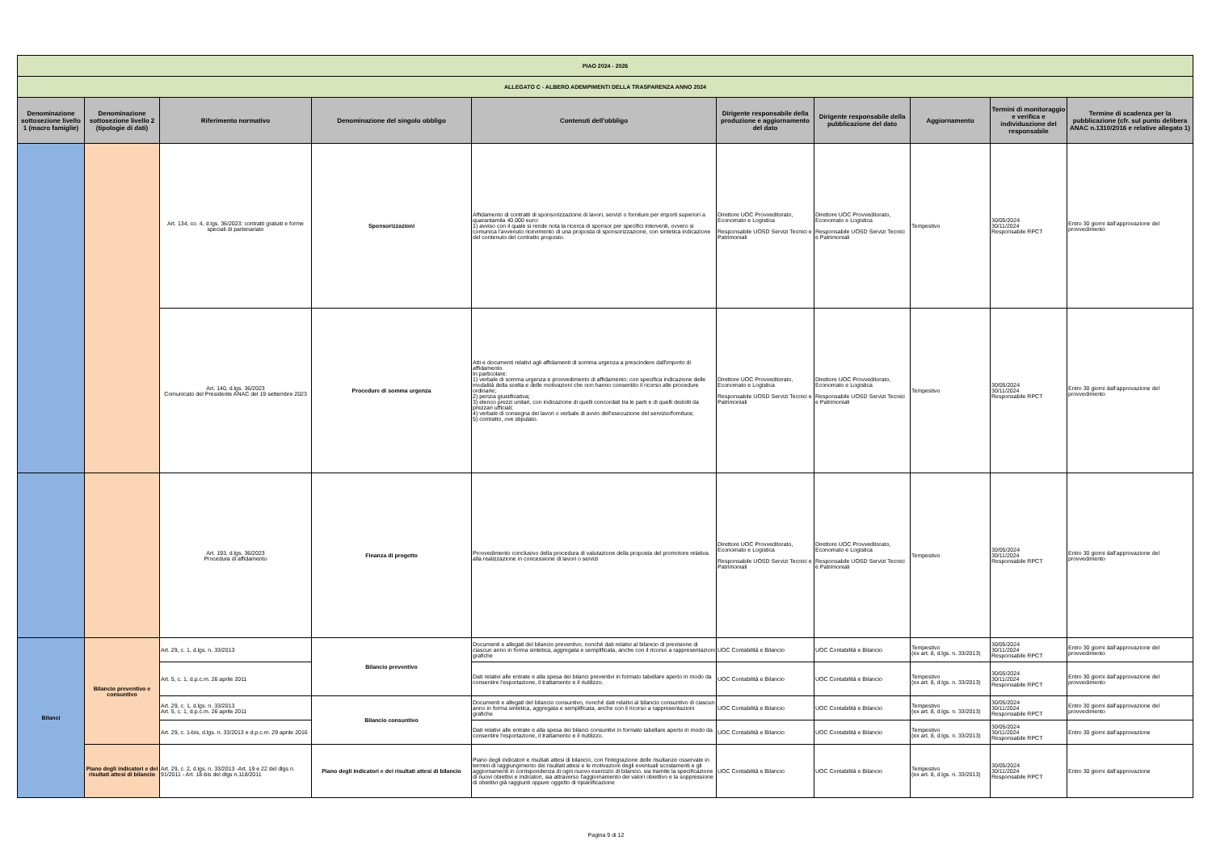| PIAO 2024 - 2026 | | | | | | | | | |
| ALLEGATO C - ALBERO ADEMPIMENTI DELLA TRASPARENZA ANNO 2024 | | | | | | | | | |
| Denominazione sottosezione livello 1 (macro famiglie) | Denominazione sottosezione livello 2 (tipologie di dati) | Riferimento normativo | Denominazione del singolo obbligo | Contenuti dell'obbligo | Dirigente responsabile della produzione e aggiornamento del dato | Dirigente responsabile della pubblicazione del dato | Aggiornamento | Termini di monitoraggio e verifica e individuazione del responsabile | Termine di scadenza per la pubblicazione (cfr. sul punto delibera ANAC n.1310/2016 e relative allegato 1) |
| | | Art. 134, co. 4, d.lgs. 36/2023: contratti gratuiti e forme speciali di partenariato | Sponsorizzazioni | Affidamento di contratti di sponsorizzazione di lavori, servizi o forniture per importi superiori a quarantamila 40.000 euro: 1) avviso con il quale si rende nota la ricerca di sponsor per specifici interventi, ovvero si comunica l'avvenuto ricevimento di una proposta di sponsorizzazione, con sintetica indicazione del contenuto del contratto proposto. | Direttore UOC Provveditorato, Economato e Logistica Responsabile UOSD Servizi Tecnici e Patrimoniali | Direttore UOC Provveditorato, Economato e Logistica Responsabile UOSD Servizi Tecnici e Patrimoniali | Tempestivo | 30/05/2024 30/11/2024 Responsabile RPCT | Entro 30 giorni dall'approvazione del provvedimento |
| | | Art. 140, d.lgs. 36/2023 Comunicato del Presidente ANAC del 19 settembre 2023 | Procedure di somma urgenza | Atti e documenti relativi agli affidamenti di somma urgenza a prescindere dall'importo di affidamento. In particolare: 1) verbale di somma urgenza e provvedimento di affidamento; con specifica indicazione delle modalità della scelta e delle motivazioni che non hanno consentito il ricorso alle procedure ordinarie; 2) perizia giustificativa; 3) elenco prezzi unitari, con indicazione di quelli concordati tra le parti e di quelli dedotti da prezzari ufficiali; 4) verbale di consegna dei lavori o verbale di avvio dell'esecuzione del servizio/fornitura; 5) contratto, ove stipulato. | Direttore UOC Provveditorato, Economato e Logistica Responsabile UOSD Servizi Tecnici e Patrimoniali | Direttore UOC Provveditorato, Economato e Logistica Responsabile UOSD Servizi Tecnici e Patrimoniali | Tempestivo | 30/05/2024 30/11/2024 Responsabile RPCT | Entro 30 giorni dall'approvazione del provvedimento |
| | | Art. 193, d.lgs. 36/2023 Procedura di affidamento | Finanza di progetto | Provvedimento conclusivo della procedura di valutazione della proposta del promotore relativa alla realizzazione in concessione di lavori o servizi | Direttore UOC Provveditorato, Economato e Logistica Responsabile UOSD Servizi Tecnici e Patrimoniali | Direttore UOC Provveditorato, Economato e Logistica Responsabile UOSD Servizi Tecnici e Patrimoniali | Tempestivo | 30/05/2024 30/11/2024 Responsabile RPCT | Entro 30 giorni dall'approvazione del provvedimento |
| Bilanci | Bilancio preventivo e consuntivo | Art. 29, c. 1, d.lgs. n. 33/2013 | Bilancio preventivo | Documenti e allegati del bilancio preventivo, nonché dati relativi al bilancio di previsione di ciascun anno in forma sintetica, aggregata e semplificata, anche con il ricorso a rappresentazioni grafiche | UOC Contabilità e Bilancio | UOC Contabilità e Bilancio | Tempestivo (ex art. 8, d.lgs. n. 33/2013) | 30/05/2024 30/11/2024 Responsabile RPCT | Entro 30 giorni dall'approvazione del provvedimento |
| | | Art. 5, c. 1, d.p.c.m. 26 aprile 2011 | | Dati relativi alle entrate e alla spesa dei bilanci preventivi in formato tabellare aperto in modo da consentire l'esportazione, il trattamento e il riutilizzo. | UOC Contabilità e Bilancio | UOC Contabilità e Bilancio | Tempestivo (ex art. 8, d.lgs. n. 33/2013) | 30/05/2024 30/11/2024 Responsabile RPCT | Entro 30 giorni dall'approvazione del provvedimento |
| | | Art. 29, c. 1, d.lgs. n. 33/2013 Art. 5, c. 1, d.p.c.m. 26 aprile 2011 | Bilancio consuntivo | Documenti e allegati del bilancio consuntivo, nonché dati relativi al bilancio consuntivo di ciascun anno in forma sintetica, aggregata e semplificata, anche con il ricorso a rappresentazioni grafiche | UOC Contabilità e Bilancio | UOC Contabilità e Bilancio | Tempestivo (ex art. 8, d.lgs. n. 33/2013) | 30/05/2024 30/11/2024 Responsabile RPCT | Entro 30 giorni dall'approvazione del provvedimento |
| | | Art. 29, c. 1-bis, d.lgs. n. 33/2013 e d.p.c.m. 29 aprile 2016 | | Dati relativi alle entrate e alla spesa dei bilanci consuntivi in formato tabellare aperto in modo da consentire l'esportazione, il trattamento e il riutilizzo. | UOC Contabilità e Bilancio | UOC Contabilità e Bilancio | Tempestivo (ex art. 8, d.lgs. n. 33/2013) | 30/05/2024 30/11/2024 Responsabile RPCT | Entro 30 giorni dall'approvazione |
| | Piano degli indicatori e dei risultati attesi di bilancio | Art. 29, c. 2, d.lgs. n. 33/2013 -Art. 19 e 22 del dlgs n. 91/2011 - Art. 18-bis del dlgs n.118/2011 | Piano degli indicatori e dei risultati attesi di bilancio | Piano degli indicatori e risultati attesi di bilancio, con l'integrazione delle risultanze osservate in termini di raggiungimento dei risultati attesi e le motivazioni degli eventuali scostamenti e gli aggiornamenti in corrispondenza di ogni nuovo esercizio di bilancio, sia tramite la specificazione di nuovi obiettivi e indicatori, sia attraverso l'aggiornamento dei valori obiettivo e la soppressione di obiettivi già raggiunti oppure oggetto di ripianificazione | UOC Contabilità e Bilancio | UOC Contabilità e Bilancio | Tempestivo (ex art. 8, d.lgs. n. 33/2013) | 30/05/2024 30/11/2024 Responsabile RPCT | Entro 30 giorni dall'approvazione |
Pagina 9 di 12